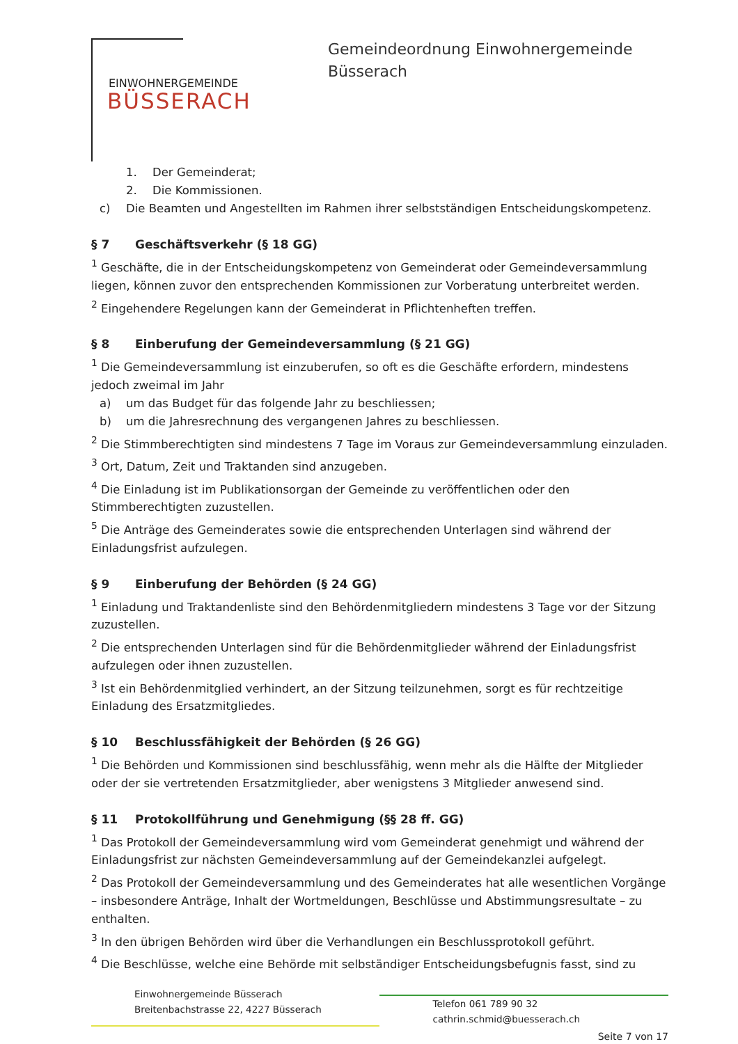EINWOHNERGEMEINDE
BÜSSERACH
Gemeindeordnung Einwohnergemeinde
Büsserach
1. Der Gemeinderat;
2. Die Kommissionen.
c) Die Beamten und Angestellten im Rahmen ihrer selbstständigen Entscheidungskompetenz.
§ 7 Geschäftsverkehr (§ 18 GG)
<sup>1</sup> Geschäfte, die in der Entscheidungskompetenz von Gemeinderat oder Gemeindeversammlung liegen, können zuvor den entsprechenden Kommissionen zur Vorberatung unterbreitet werden.
<sup>2</sup> Eingehendere Regelungen kann der Gemeinderat in Pflichtenheften treffen.
§ 8 Einberufung der Gemeindeversammlung (§ 21 GG)
<sup>1</sup> Die Gemeindeversammlung ist einzuberufen, so oft es die Geschäfte erfordern, mindestens jedoch zweimal im Jahr
a) um das Budget für das folgende Jahr zu beschliessen;
b) um die Jahresrechnung des vergangenen Jahres zu beschliessen.
<sup>2</sup> Die Stimmberechtigten sind mindestens 7 Tage im Voraus zur Gemeindeversammlung einzuladen.
<sup>3</sup> Ort, Datum, Zeit und Traktanden sind anzugeben.
<sup>4</sup> Die Einladung ist im Publikationsorgan der Gemeinde zu veröffentlichen oder den Stimmberechtigten zuzustellen.
<sup>5</sup> Die Anträge des Gemeinderates sowie die entsprechenden Unterlagen sind während der Einladungsfrist aufzulegen.
§ 9 Einberufung der Behörden (§ 24 GG)
<sup>1</sup> Einladung und Traktandenliste sind den Behördenmitgliedern mindestens 3 Tage vor der Sitzung zuzustellen.
<sup>2</sup> Die entsprechenden Unterlagen sind für die Behördenmitglieder während der Einladungsfrist aufzulegen oder ihnen zuzustellen.
<sup>3</sup> Ist ein Behördenmitglied verhindert, an der Sitzung teilzunehmen, sorgt es für rechtzeitige Einladung des Ersatzmitgliedes.
§ 10 Beschlussfähigkeit der Behörden (§ 26 GG)
<sup>1</sup> Die Behörden und Kommissionen sind beschlussfähig, wenn mehr als die Hälfte der Mitglieder oder der sie vertretenden Ersatzmitglieder, aber wenigstens 3 Mitglieder anwesend sind.
§ 11 Protokollführung und Genehmigung (§§ 28 ff. GG)
<sup>1</sup> Das Protokoll der Gemeindeversammlung wird vom Gemeinderat genehmigt und während der Einladungsfrist zur nächsten Gemeindeversammlung auf der Gemeindekanzlei aufgelegt.
<sup>2</sup> Das Protokoll der Gemeindeversammlung und des Gemeinderates hat alle wesentlichen Vorgänge – insbesondere Anträge, Inhalt der Wortmeldungen, Beschlüsse und Abstimmungsresultate – zu enthalten.
<sup>3</sup> In den übrigen Behörden wird über die Verhandlungen ein Beschlussprotokoll geführt.
<sup>4</sup> Die Beschlüsse, welche eine Behörde mit selbständiger Entscheidungsbefugnis fasst, sind zu
Einwohnergemeinde Büsserach
Breitenbachstrasse 22, 4227 Büsserach
Telefon 061 789 90 32
cathrin.schmid@buesserach.ch
Seite 7 von 17